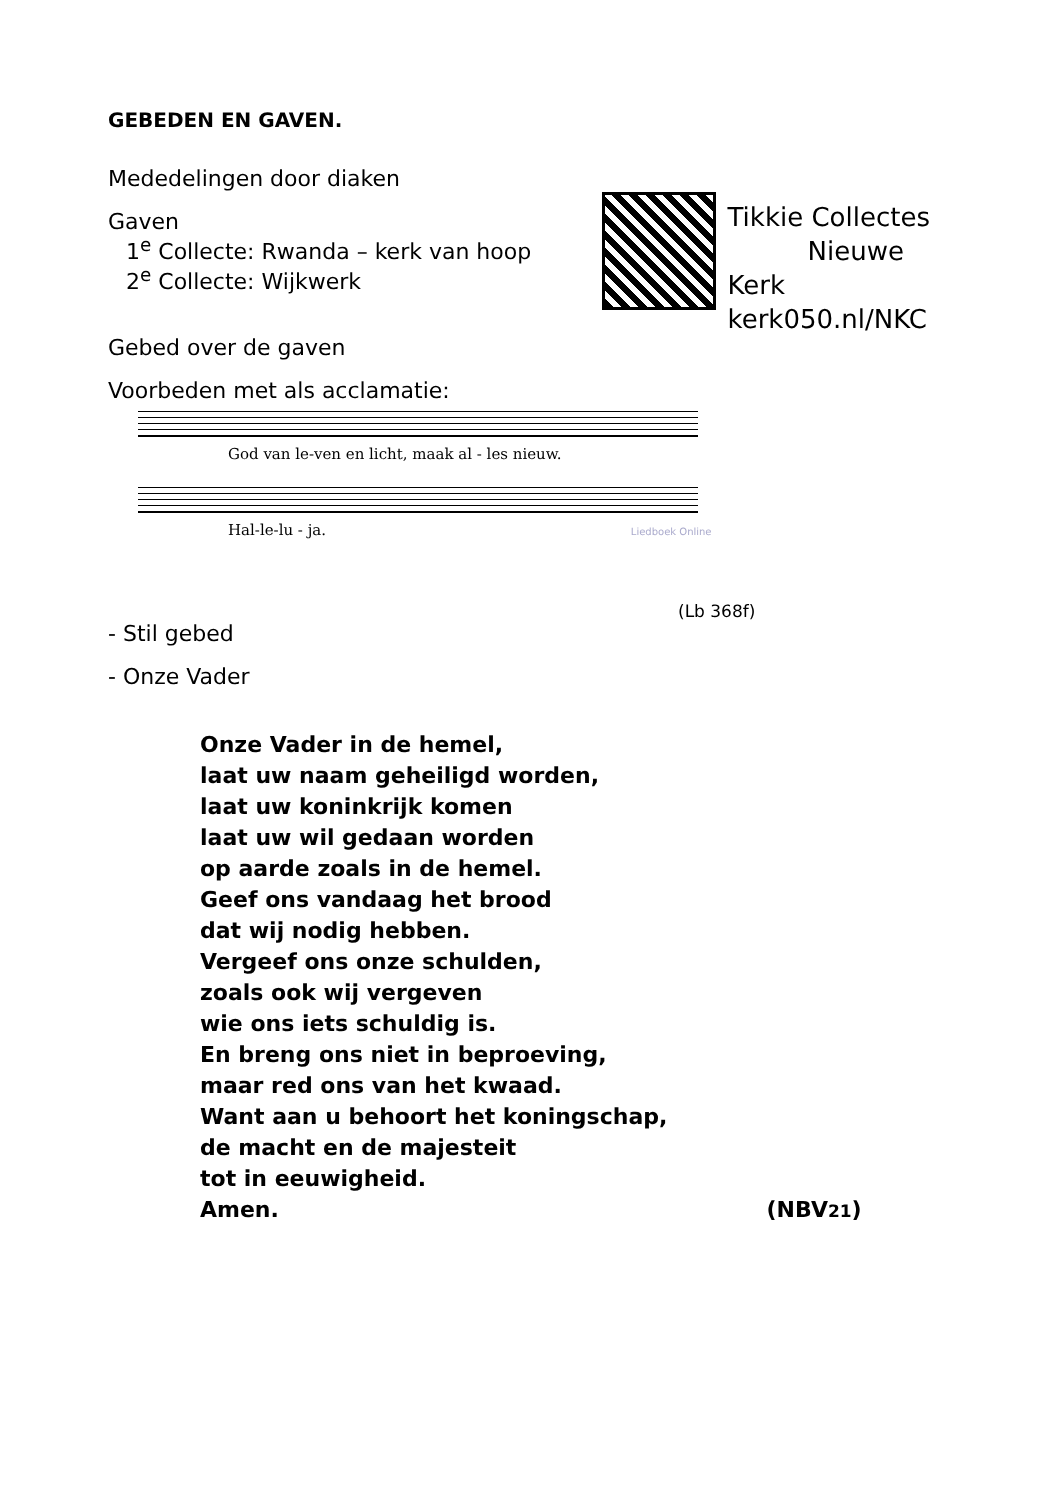GEBEDEN EN GAVEN.
Mededelingen door diaken
Gaven
1<sup>e</sup> Collecte: Rwanda – kerk van hoop
2<sup>e</sup> Collecte: Wijkwerk
Tikkie Collectes
Nieuwe Kerk
kerk050.nl/NKC
Gebed over de gaven
Voorbeden met als acclamatie:
God van le-ven en licht, maak al - les nieuw.
Hal-le-lu - ja. Liedboek Online
(Lb 368f)
- Stil gebed
- Onze Vader
Onze Vader in de hemel,
laat uw naam geheiligd worden,
laat uw koninkrijk komen
laat uw wil gedaan worden
op aarde zoals in de hemel.
Geef ons vandaag het brood
dat wij nodig hebben.
Vergeef ons onze schulden,
zoals ook wij vergeven
wie ons iets schuldig is.
En breng ons niet in beproeving,
maar red ons van het kwaad.
Want aan u behoort het koningschap,
de macht en de majesteit
tot in eeuwigheid.
Amen. (NBV21)